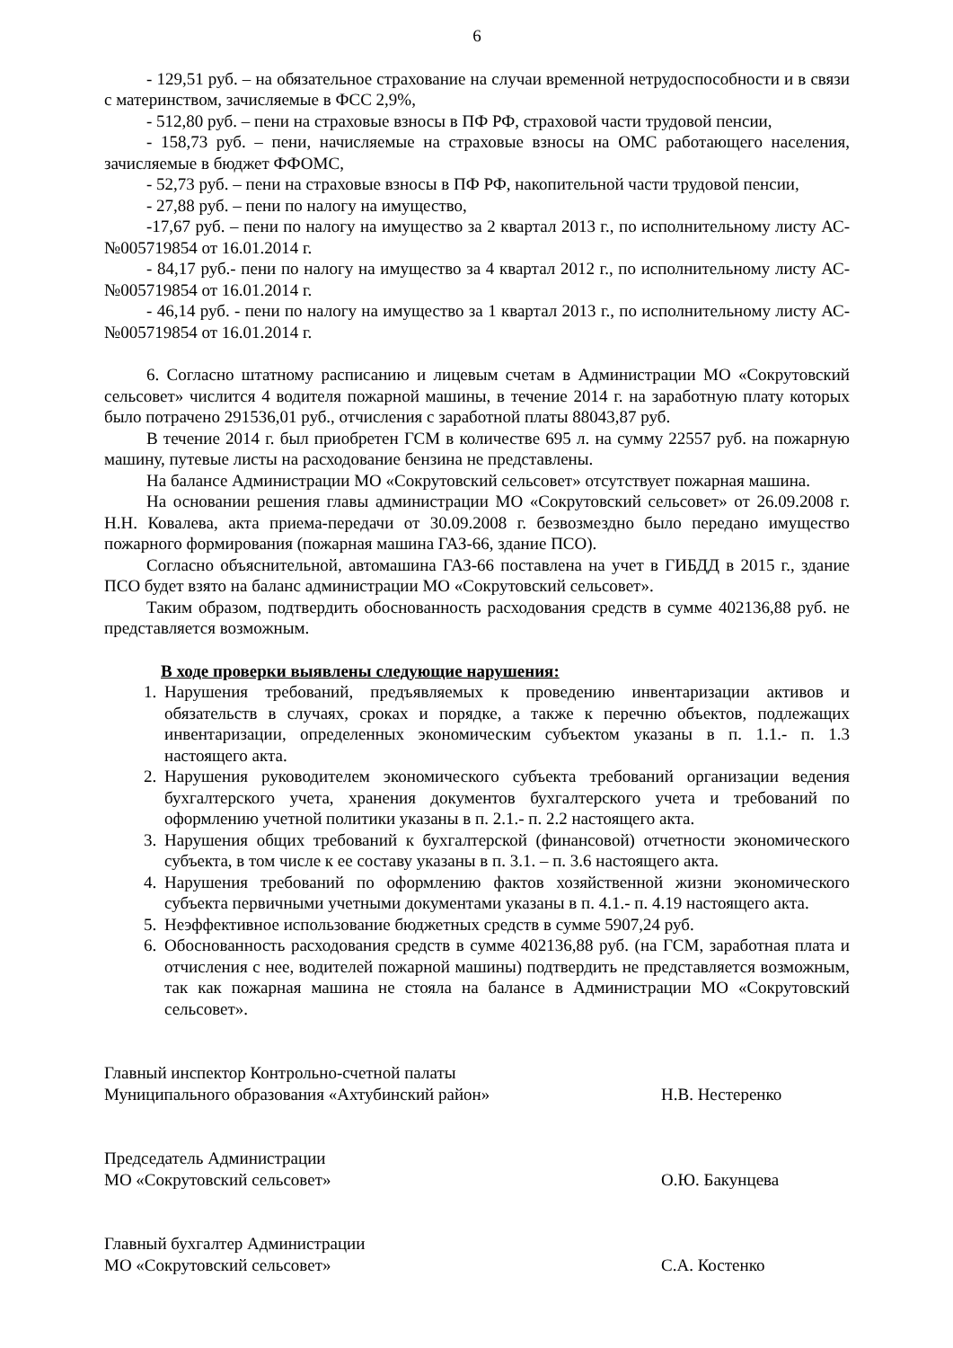6
- 129,51 руб. – на обязательное страхование на случаи временной нетрудоспособности и в связи с материнством, зачисляемые в ФСС 2,9%,
- 512,80 руб. – пени на страховые взносы в ПФ РФ, страховой части трудовой пенсии,
- 158,73 руб. – пени, начисляемые на страховые взносы на ОМС работающего населения, зачисляемые в бюджет ФФОМС,
- 52,73 руб. – пени на страховые взносы в ПФ РФ, накопительной части трудовой пенсии,
- 27,88 руб. – пени по налогу на имущество,
-17,67 руб. – пени по налогу на имущество за 2 квартал 2013 г., по исполнительному листу АС-№005719854 от 16.01.2014 г.
- 84,17 руб.- пени по налогу на имущество за 4 квартал 2012 г., по исполнительному листу АС-№005719854 от 16.01.2014 г.
- 46,14 руб. - пени по налогу на имущество за 1 квартал 2013 г., по исполнительному листу АС-№005719854 от 16.01.2014 г.
6. Согласно штатному расписанию и лицевым счетам в Администрации МО «Сокрутовский сельсовет» числится 4 водителя пожарной машины, в течение 2014 г. на заработную плату которых было потрачено 291536,01 руб., отчисления с заработной платы 88043,87 руб.
В течение 2014 г. был приобретен ГСМ в количестве 695 л. на сумму 22557 руб. на пожарную машину, путевые листы на расходование бензина не представлены.
На балансе Администрации МО «Сокрутовский сельсовет» отсутствует пожарная машина.
На основании решения главы администрации МО «Сокрутовский сельсовет» от 26.09.2008 г. Н.Н. Ковалева, акта приема-передачи от 30.09.2008 г. безвозмездно было передано имущество пожарного формирования (пожарная машина ГАЗ-66, здание ПСО).
Согласно объяснительной, автомашина ГАЗ-66 поставлена на учет в ГИБДД в 2015 г., здание ПСО будет взято на баланс администрации МО «Сокрутовский сельсовет».
Таким образом, подтвердить обоснованность расходования средств в сумме 402136,88 руб. не представляется возможным.
В ходе проверки выявлены следующие нарушения:
1. Нарушения требований, предъявляемых к проведению инвентаризации активов и обязательств в случаях, сроках и порядке, а также к перечню объектов, подлежащих инвентаризации, определенных экономическим субъектом указаны в п. 1.1.- п. 1.3 настоящего акта.
2. Нарушения руководителем экономического субъекта требований организации ведения бухгалтерского учета, хранения документов бухгалтерского учета и требований по оформлению учетной политики указаны в п. 2.1.- п. 2.2 настоящего акта.
3. Нарушения общих требований к бухгалтерской (финансовой) отчетности экономического субъекта, в том числе к ее составу указаны в п. 3.1. – п. 3.6 настоящего акта.
4. Нарушения требований по оформлению фактов хозяйственной жизни экономического субъекта первичными учетными документами указаны в п. 4.1.- п. 4.19 настоящего акта.
5. Неэффективное использование бюджетных средств в сумме 5907,24 руб.
6. Обоснованность расходования средств в сумме 402136,88 руб. (на ГСМ, заработная плата и отчисления с нее, водителей пожарной машины) подтвердить не представляется возможным, так как пожарная машина не стояла на балансе в Администрации МО «Сокрутовский сельсовет».
Главный инспектор Контрольно-счетной палаты
Муниципального образования «Ахтубинский район»
Н.В. Нестеренко
Председатель Администрации
МО «Сокрутовский сельсовет»
О.Ю. Бакунцева
Главный бухгалтер Администрации
МО «Сокрутовский сельсовет»
С.А. Костенко